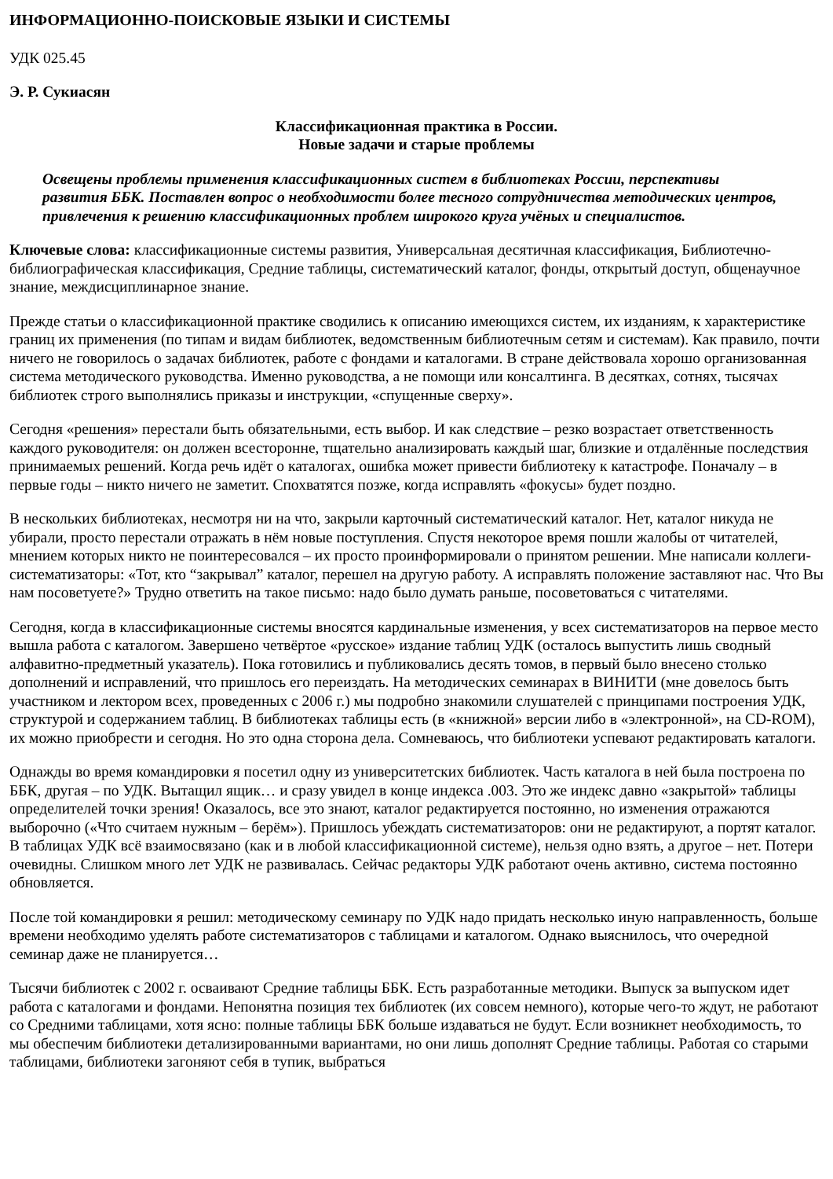ИНФОРМАЦИОННО-ПОИСКОВЫЕ ЯЗЫКИ И СИСТЕМЫ
УДК 025.45
Э. Р. Сукиасян
Классификационная практика в России.
Новые задачи и старые проблемы
Освещены проблемы применения классификационных систем в библиотеках России, перспективы развития ББК. Поставлен вопрос о необходимости более тесного сотрудничества методических центров, привлечения к решению классификационных проблем широкого круга учёных и специалистов.
Ключевые слова: классификационные системы развития, Универсальная десятичная классификация, Библиотечно-библиографическая классификация, Средние таблицы, систематический каталог, фонды, открытый доступ, общенаучное знание, междисциплинарное знание.
Прежде статьи о классификационной практике сводились к описанию имеющихся систем, их изданиям, к характеристике границ их применения (по типам и видам библиотек, ведомственным библиотечным сетям и системам). Как правило, почти ничего не говорилось о задачах библиотек, работе с фондами и каталогами. В стране действовала хорошо организованная система методического руководства. Именно руководства, а не помощи или консалтинга. В десятках, сотнях, тысячах библиотек строго выполнялись приказы и инструкции, «спущенные сверху».
Сегодня «решения» перестали быть обязательными, есть выбор. И как следствие – резко возрастает ответственность каждого руководителя: он должен всесторонне, тщательно анализировать каждый шаг, близкие и отдалённые последствия принимаемых решений. Когда речь идёт о каталогах, ошибка может привести библиотеку к катастрофе. Поначалу – в первые годы – никто ничего не заметит. Спохватятся позже, когда исправлять «фокусы» будет поздно.
В нескольких библиотеках, несмотря ни на что, закрыли карточный систематический каталог. Нет, каталог никуда не убирали, просто перестали отражать в нём новые поступления. Спустя некоторое время пошли жалобы от читателей, мнением которых никто не поинтересовался – их просто проинформировали о принятом решении. Мне написали коллеги-систематизаторы: «Тот, кто “закрывал” каталог, перешел на другую работу. А исправлять положение заставляют нас. Что Вы нам посоветуете?» Трудно ответить на такое письмо: надо было думать раньше, посоветоваться с читателями.
Сегодня, когда в классификационные системы вносятся кардинальные изменения, у всех систематизаторов на первое место вышла работа с каталогом. Завершено четвёртое «русское» издание таблиц УДК (осталось выпустить лишь сводный алфавитно-предметный указатель). Пока готовились и публиковались десять томов, в первый было внесено столько дополнений и исправлений, что пришлось его переиздать. На методических семинарах в ВИНИТИ (мне довелось быть участником и лектором всех, проведенных с 2006 г.) мы подробно знакомили слушателей с принципами построения УДК, структурой и содержанием таблиц. В библиотеках таблицы есть (в «книжной» версии либо в «электронной», на CD-ROM), их можно приобрести и сегодня. Но это одна сторона дела. Сомневаюсь, что библиотеки успевают редактировать каталоги.
Однажды во время командировки я посетил одну из университетских библиотек. Часть каталога в ней была построена по ББК, другая – по УДК. Вытащил ящик… и сразу увидел в конце индекса .003. Это же индекс давно «закрытой» таблицы определителей точки зрения! Оказалось, все это знают, каталог редактируется постоянно, но изменения отражаются выборочно («Что считаем нужным – берём»). Пришлось убеждать систематизаторов: они не редактируют, а портят каталог. В таблицах УДК всё взаимосвязано (как и в любой классификационной системе), нельзя одно взять, а другое – нет. Потери очевидны. Слишком много лет УДК не развивалась. Сейчас редакторы УДК работают очень активно, система постоянно обновляется.
После той командировки я решил: методическому семинару по УДК надо придать несколько иную направленность, больше времени необходимо уделять работе систематизаторов с таблицами и каталогом. Однако выяснилось, что очередной семинар даже не планируется…
Тысячи библиотек с 2002 г. осваивают Средние таблицы ББК. Есть разработанные методики. Выпуск за выпуском идет работа с каталогами и фондами. Непонятна позиция тех библиотек (их совсем немного), которые чего-то ждут, не работают со Средними таблицами, хотя ясно: полные таблицы ББК больше издаваться не будут. Если возникнет необходимость, то мы обеспечим библиотеки детализированными вариантами, но они лишь дополнят Средние таблицы. Работая со старыми таблицами, библиотеки загоняют себя в тупик, выбраться